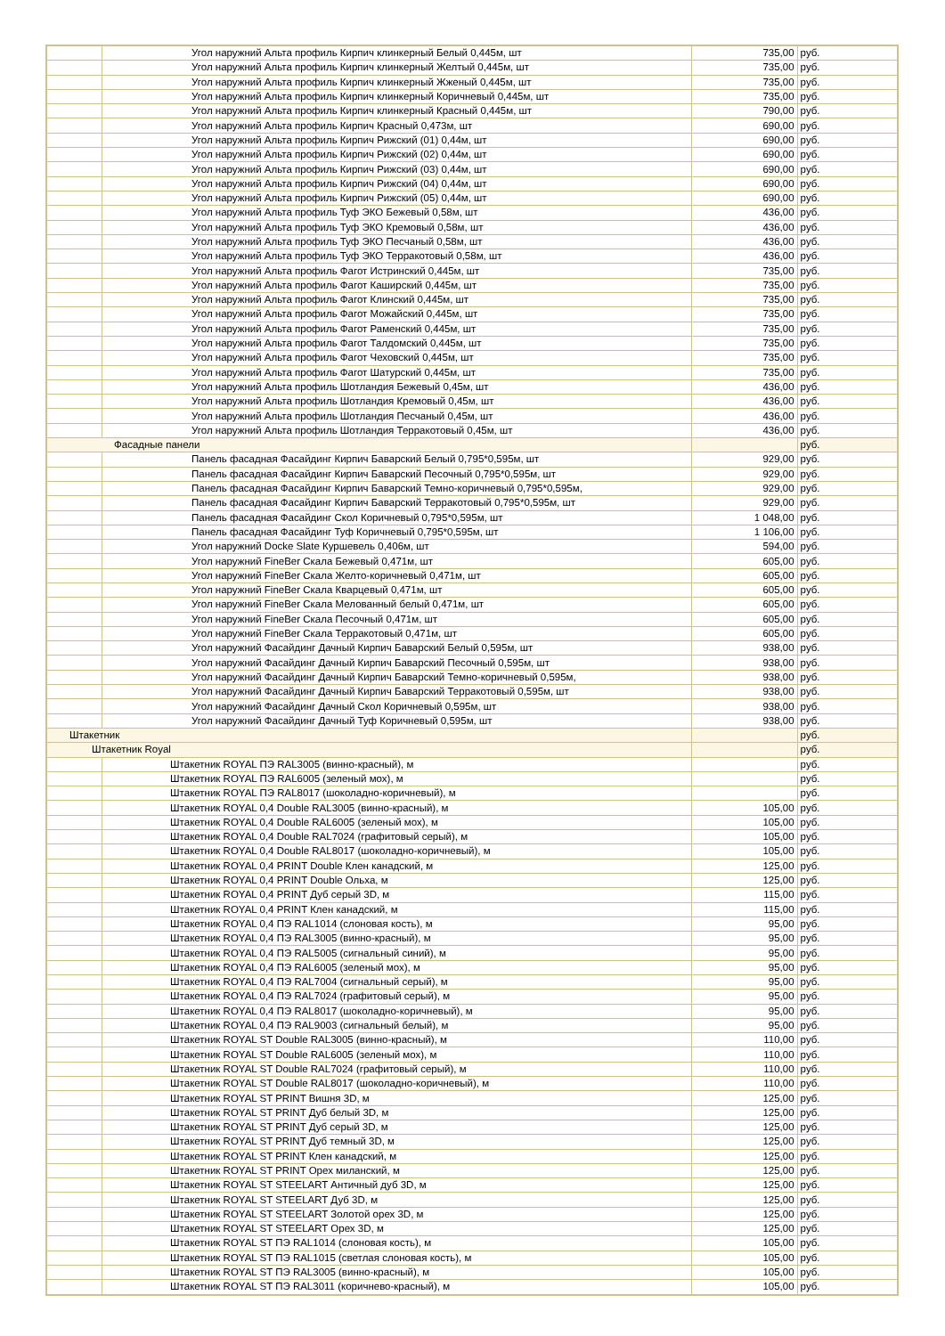| | Угол наружний Альта профиль Кирпич клинкерный Белый 0,445м, шт | 735,00 | руб. |
| | Угол наружний Альта профиль Кирпич клинкерный Желтый 0,445м, шт | 735,00 | руб. |
| | Угол наружний Альта профиль Кирпич клинкерный Жженый 0,445м, шт | 735,00 | руб. |
| | Угол наружний Альта профиль Кирпич клинкерный Коричневый 0,445м, шт | 735,00 | руб. |
| | Угол наружний Альта профиль Кирпич клинкерный Красный 0,445м, шт | 790,00 | руб. |
| | Угол наружний Альта профиль Кирпич Красный 0,473м, шт | 690,00 | руб. |
| | Угол наружний Альта профиль Кирпич Рижский (01) 0,44м, шт | 690,00 | руб. |
| | Угол наружний Альта профиль Кирпич Рижский (02) 0,44м, шт | 690,00 | руб. |
| | Угол наружний Альта профиль Кирпич Рижский (03) 0,44м, шт | 690,00 | руб. |
| | Угол наружний Альта профиль Кирпич Рижский (04) 0,44м, шт | 690,00 | руб. |
| | Угол наружний Альта профиль Кирпич Рижский (05) 0,44м, шт | 690,00 | руб. |
| | Угол наружний Альта профиль Туф ЭКО Бежевый 0,58м, шт | 436,00 | руб. |
| | Угол наружний Альта профиль Туф ЭКО Кремовый 0,58м, шт | 436,00 | руб. |
| | Угол наружний Альта профиль Туф ЭКО Песчаный 0,58м, шт | 436,00 | руб. |
| | Угол наружний Альта профиль Туф ЭКО Терракотовый 0,58м, шт | 436,00 | руб. |
| | Угол наружний Альта профиль Фагот Истринский 0,445м, шт | 735,00 | руб. |
| | Угол наружний Альта профиль Фагот Каширский 0,445м, шт | 735,00 | руб. |
| | Угол наружний Альта профиль Фагот Клинский 0,445м, шт | 735,00 | руб. |
| | Угол наружний Альта профиль Фагот Можайский 0,445м, шт | 735,00 | руб. |
| | Угол наружний Альта профиль Фагот Раменский 0,445м, шт | 735,00 | руб. |
| | Угол наружний Альта профиль Фагот Талдомский 0,445м, шт | 735,00 | руб. |
| | Угол наружний Альта профиль Фагот Чеховский 0,445м, шт | 735,00 | руб. |
| | Угол наружний Альта профиль Фагот Шатурский 0,445м, шт | 735,00 | руб. |
| | Угол наружний Альта профиль Шотландия Бежевый 0,45м, шт | 436,00 | руб. |
| | Угол наружний Альта профиль Шотландия Кремовый 0,45м, шт | 436,00 | руб. |
| | Угол наружний Альта профиль Шотландия Песчаный 0,45м, шт | 436,00 | руб. |
| | Угол наружний Альта профиль Шотландия Терракотовый 0,45м, шт | 436,00 | руб. |
| Фасадные панели | | | руб. |
| | Панель фасадная Фасайдинг Кирпич Баварский Белый 0,795*0,595м, шт | 929,00 | руб. |
| | Панель фасадная Фасайдинг Кирпич Баварский Песочный 0,795*0,595м, шт | 929,00 | руб. |
| | Панель фасадная Фасайдинг Кирпич Баварский Темно-коричневый 0,795*0,595м, | 929,00 | руб. |
| | Панель фасадная Фасайдинг Кирпич Баварский Терракотовый 0,795*0,595м, шт | 929,00 | руб. |
| | Панель фасадная Фасайдинг Скол Коричневый 0,795*0,595м, шт | 1 048,00 | руб. |
| | Панель фасадная Фасайдинг Туф Коричневый 0,795*0,595м, шт | 1 106,00 | руб. |
| | Угол наружний Docke Slate Куршевель 0,406м, шт | 594,00 | руб. |
| | Угол наружний FineBer Скала Бежевый 0,471м, шт | 605,00 | руб. |
| | Угол наружний FineBer Скала Желто-коричневый 0,471м, шт | 605,00 | руб. |
| | Угол наружний FineBer Скала Кварцевый 0,471м, шт | 605,00 | руб. |
| | Угол наружний FineBer Скала Мелованный белый 0,471м, шт | 605,00 | руб. |
| | Угол наружний FineBer Скала Песочный 0,471м, шт | 605,00 | руб. |
| | Угол наружний FineBer Скала Терракотовый 0,471м, шт | 605,00 | руб. |
| | Угол наружний Фасайдинг Дачный Кирпич Баварский Белый 0,595м, шт | 938,00 | руб. |
| | Угол наружний Фасайдинг Дачный Кирпич Баварский Песочный 0,595м, шт | 938,00 | руб. |
| | Угол наружний Фасайдинг Дачный Кирпич Баварский Темно-коричневый 0,595м, | 938,00 | руб. |
| | Угол наружний Фасайдинг Дачный Кирпич Баварский Терракотовый 0,595м, шт | 938,00 | руб. |
| | Угол наружний Фасайдинг Дачный Скол Коричневый 0,595м, шт | 938,00 | руб. |
| | Угол наружний Фасайдинг Дачный Туф Коричневый 0,595м, шт | 938,00 | руб. |
| Штакетник | | | руб. |
| Штакетник Royal | | | руб. |
| | Штакетник ROYAL ПЭ RAL3005 (винно-красный), м | | руб. |
| | Штакетник ROYAL ПЭ RAL6005 (зеленый мох), м | | руб. |
| | Штакетник ROYAL ПЭ RAL8017 (шоколадно-коричневый), м | | руб. |
| | Штакетник ROYAL 0,4 Double RAL3005 (винно-красный), м | 105,00 | руб. |
| | Штакетник ROYAL 0,4 Double RAL6005 (зеленый мох), м | 105,00 | руб. |
| | Штакетник ROYAL 0,4 Double RAL7024 (графитовый серый), м | 105,00 | руб. |
| | Штакетник ROYAL 0,4 Double RAL8017 (шоколадно-коричневый), м | 105,00 | руб. |
| | Штакетник ROYAL 0,4 PRINT Double Клен канадский, м | 125,00 | руб. |
| | Штакетник ROYAL 0,4 PRINT Double Ольха, м | 125,00 | руб. |
| | Штакетник ROYAL 0,4 PRINT Дуб серый 3D, м | 115,00 | руб. |
| | Штакетник ROYAL 0,4 PRINT Клен канадский, м | 115,00 | руб. |
| | Штакетник ROYAL 0,4 ПЭ RAL1014 (слоновая кость), м | 95,00 | руб. |
| | Штакетник ROYAL 0,4 ПЭ RAL3005 (винно-красный), м | 95,00 | руб. |
| | Штакетник ROYAL 0,4 ПЭ RAL5005 (сигнальный синий), м | 95,00 | руб. |
| | Штакетник ROYAL 0,4 ПЭ RAL6005 (зеленый мох), м | 95,00 | руб. |
| | Штакетник ROYAL 0,4 ПЭ RAL7004 (сигнальный серый), м | 95,00 | руб. |
| | Штакетник ROYAL 0,4 ПЭ RAL7024 (графитовый серый), м | 95,00 | руб. |
| | Штакетник ROYAL 0,4 ПЭ RAL8017 (шоколадно-коричневый), м | 95,00 | руб. |
| | Штакетник ROYAL 0,4 ПЭ RAL9003 (сигнальный белый), м | 95,00 | руб. |
| | Штакетник ROYAL ST Double RAL3005 (винно-красный), м | 110,00 | руб. |
| | Штакетник ROYAL ST Double RAL6005 (зеленый мох), м | 110,00 | руб. |
| | Штакетник ROYAL ST Double RAL7024 (графитовый серый), м | 110,00 | руб. |
| | Штакетник ROYAL ST Double RAL8017 (шоколадно-коричневый), м | 110,00 | руб. |
| | Штакетник ROYAL ST PRINT Вишня 3D, м | 125,00 | руб. |
| | Штакетник ROYAL ST PRINT Дуб белый 3D, м | 125,00 | руб. |
| | Штакетник ROYAL ST PRINT Дуб серый 3D, м | 125,00 | руб. |
| | Штакетник ROYAL ST PRINT Дуб темный 3D, м | 125,00 | руб. |
| | Штакетник ROYAL ST PRINT Клен канадский, м | 125,00 | руб. |
| | Штакетник ROYAL ST PRINT Орех миланский, м | 125,00 | руб. |
| | Штакетник ROYAL ST STEELART Античный дуб 3D, м | 125,00 | руб. |
| | Штакетник ROYAL ST STEELART Дуб 3D, м | 125,00 | руб. |
| | Штакетник ROYAL ST STEELART Золотой орех 3D, м | 125,00 | руб. |
| | Штакетник ROYAL ST STEELART Орех 3D, м | 125,00 | руб. |
| | Штакетник ROYAL ST ПЭ RAL1014 (слоновая кость), м | 105,00 | руб. |
| | Штакетник ROYAL ST ПЭ RAL1015 (светлая слоновая кость), м | 105,00 | руб. |
| | Штакетник ROYAL ST ПЭ RAL3005 (винно-красный), м | 105,00 | руб. |
| | Штакетник ROYAL ST ПЭ RAL3011 (коричнево-красный), м | 105,00 | руб. |